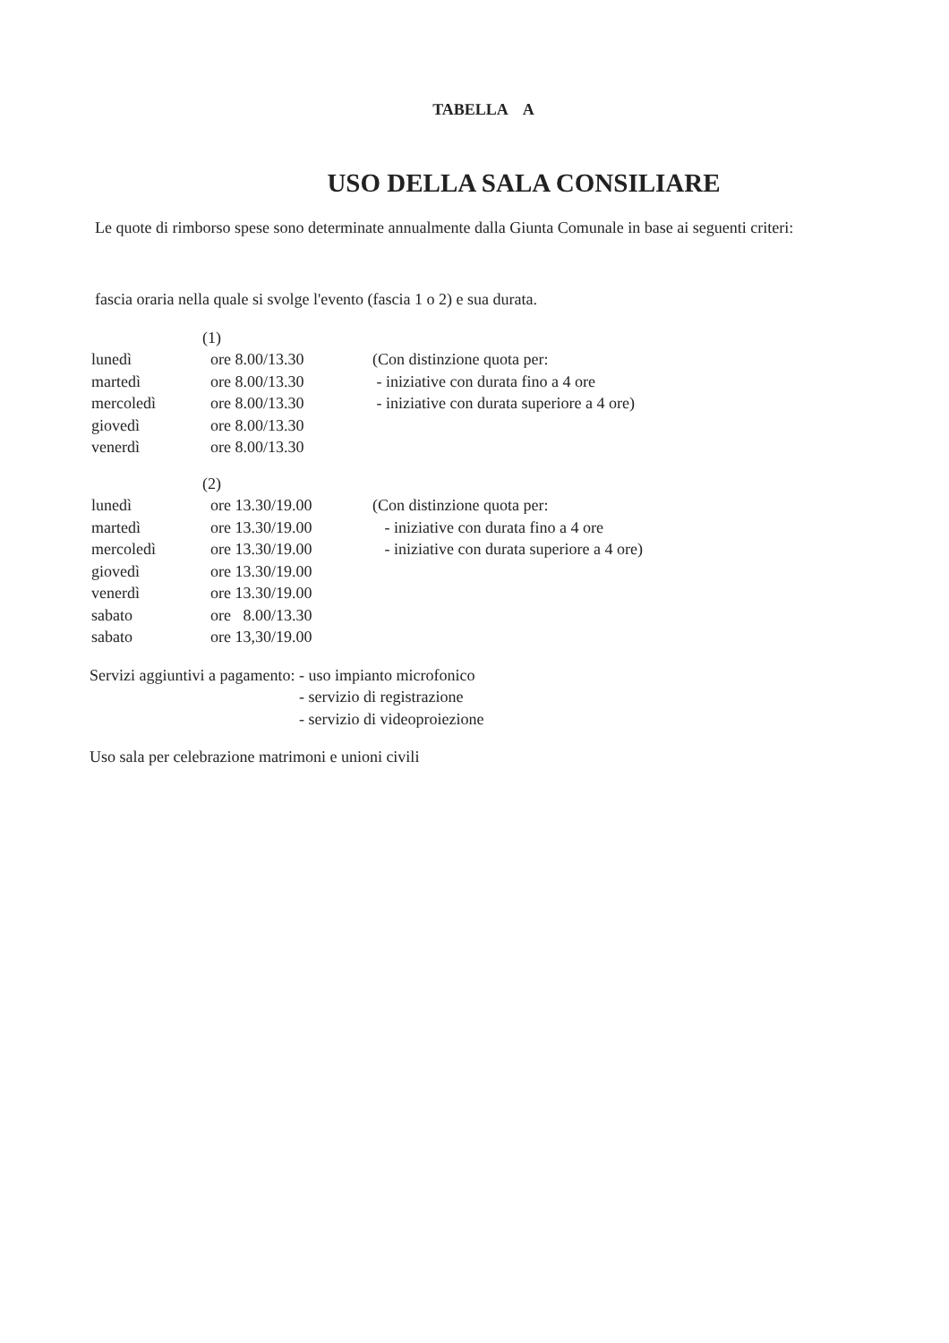TABELLA A
USO DELLA SALA CONSILIARE
Le quote di rimborso spese sono determinate annualmente dalla Giunta Comunale in base ai seguenti criteri:
fascia oraria nella quale si svolge l'evento (fascia 1 o 2) e sua durata.
| | (1) | |
| lunedì | ore 8.00/13.30 | (Con distinzione quota per: |
| martedì | ore 8.00/13.30 | - iniziative con durata fino a 4 ore |
| mercoledì | ore 8.00/13.30 | - iniziative con durata superiore a 4 ore) |
| giovedì | ore 8.00/13.30 | |
| venerdì | ore 8.00/13.30 | |
| | (2) | |
| lunedì | ore 13.30/19.00 | (Con distinzione quota per: |
| martedì | ore 13.30/19.00 | - iniziative con durata fino a 4 ore |
| mercoledì | ore 13.30/19.00 | - iniziative con durata superiore a 4 ore) |
| giovedì | ore 13.30/19.00 | |
| venerdì | ore 13.30/19.00 | |
| sabato | ore 8.00/13.30 | |
| sabato | ore 13,30/19.00 | |
Servizi aggiuntivi a pagamento:
- uso impianto microfonico
- servizio di registrazione
- servizio di videoproiezione
Uso sala per celebrazione matrimoni e unioni civili